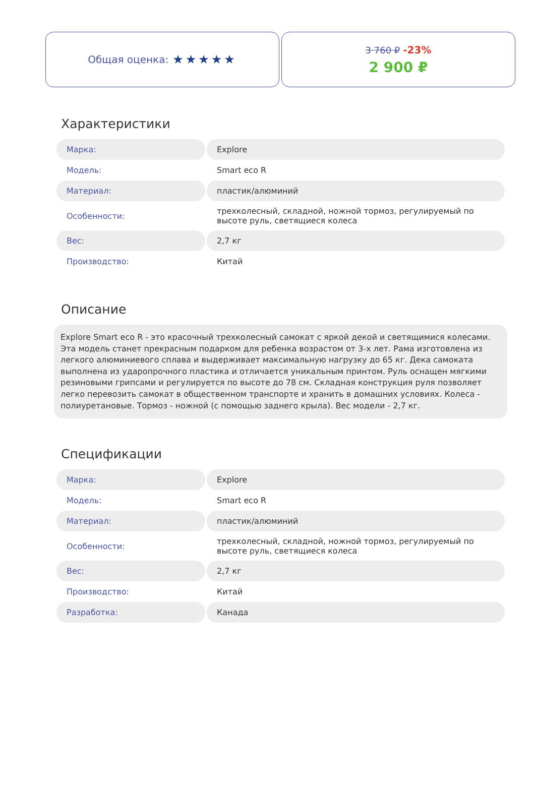Общая оценка: ★★★★★
3 760 ₽ -23%
2 900 ₽
Характеристики
| Марка: | Explore |
| Модель: | Smart eco R |
| Материал: | пластик/алюминий |
| Особенности: | трехколесный, складной, ножной тормоз, регулируемый по высоте руль, светящиеся колеса |
| Вес: | 2,7 кг |
| Производство: | Китай |
Описание
Explore Smart eco R - это красочный трехколесный самокат с яркой декой и светящимися колесами. Эта модель станет прекрасным подарком для ребенка возрастом от 3-х лет. Рама изготовлена из легкого алюминиевого сплава и выдерживает максимальную нагрузку до 65 кг. Дека самоката выполнена из ударопрочного пластика и отличается уникальным принтом. Руль оснащен мягкими резиновыми грипсами и регулируется по высоте до 78 см. Складная конструкция руля позволяет легко перевозить самокат в общественном транспорте и хранить в домашних условиях. Колеса - полиуретановые. Тормоз - ножной (с помощью заднего крыла). Вес модели - 2,7 кг.
Спецификации
| Марка: | Explore |
| Модель: | Smart eco R |
| Материал: | пластик/алюминий |
| Особенности: | трехколесный, складной, ножной тормоз, регулируемый по высоте руль, светящиеся колеса |
| Вес: | 2,7 кг |
| Производство: | Китай |
| Разработка: | Канада |